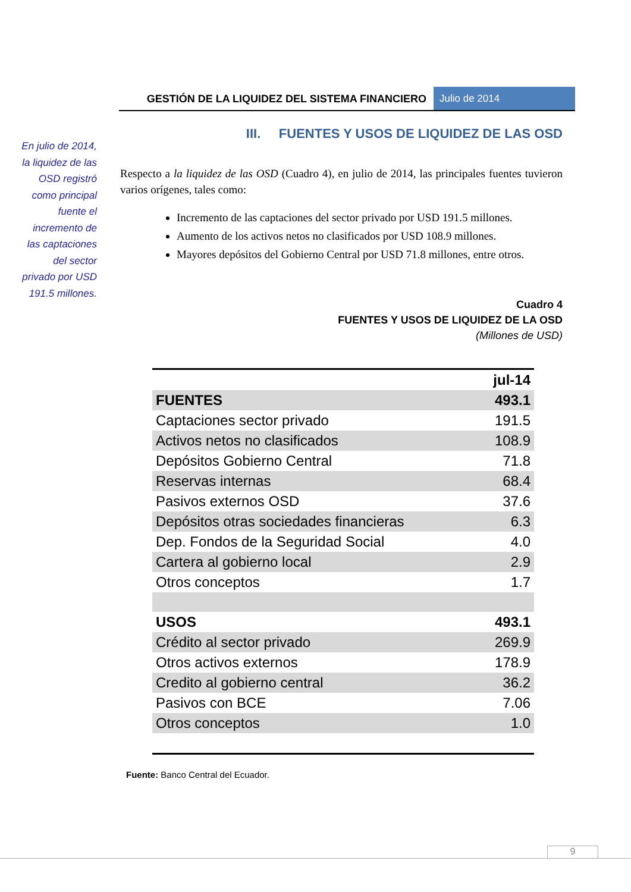GESTIÓN DE LA LIQUIDEZ DEL SISTEMA FINANCIERO
Julio de 2014
En julio de 2014, la liquidez de las OSD registró como principal fuente el incremento de las captaciones del sector privado por USD 191.5 millones.
III. FUENTES Y USOS DE LIQUIDEZ DE LAS OSD
Respecto a la liquidez de las OSD (Cuadro 4), en julio de 2014, las principales fuentes tuvieron varios orígenes, tales como:
Incremento de las captaciones del sector privado por USD 191.5 millones.
Aumento de los activos netos no clasificados por USD 108.9 millones.
Mayores depósitos del Gobierno Central por USD 71.8 millones, entre otros.
Cuadro 4
FUENTES Y USOS DE LIQUIDEZ DE LA OSD
(Millones de USD)
| | jul-14 |
| --- | --- |
| FUENTES | 493.1 |
| Captaciones sector privado | 191.5 |
| Activos netos no clasificados | 108.9 |
| Depósitos Gobierno Central | 71.8 |
| Reservas internas | 68.4 |
| Pasivos externos OSD | 37.6 |
| Depósitos otras sociedades financieras | 6.3 |
| Dep. Fondos de la Seguridad Social | 4.0 |
| Cartera al gobierno local | 2.9 |
| Otros conceptos | 1.7 |
| USOS | 493.1 |
| Crédito al sector privado | 269.9 |
| Otros activos externos | 178.9 |
| Credito al gobierno central | 36.2 |
| Pasivos con BCE | 7.06 |
| Otros conceptos | 1.0 |
Fuente: Banco Central del Ecuador.
9